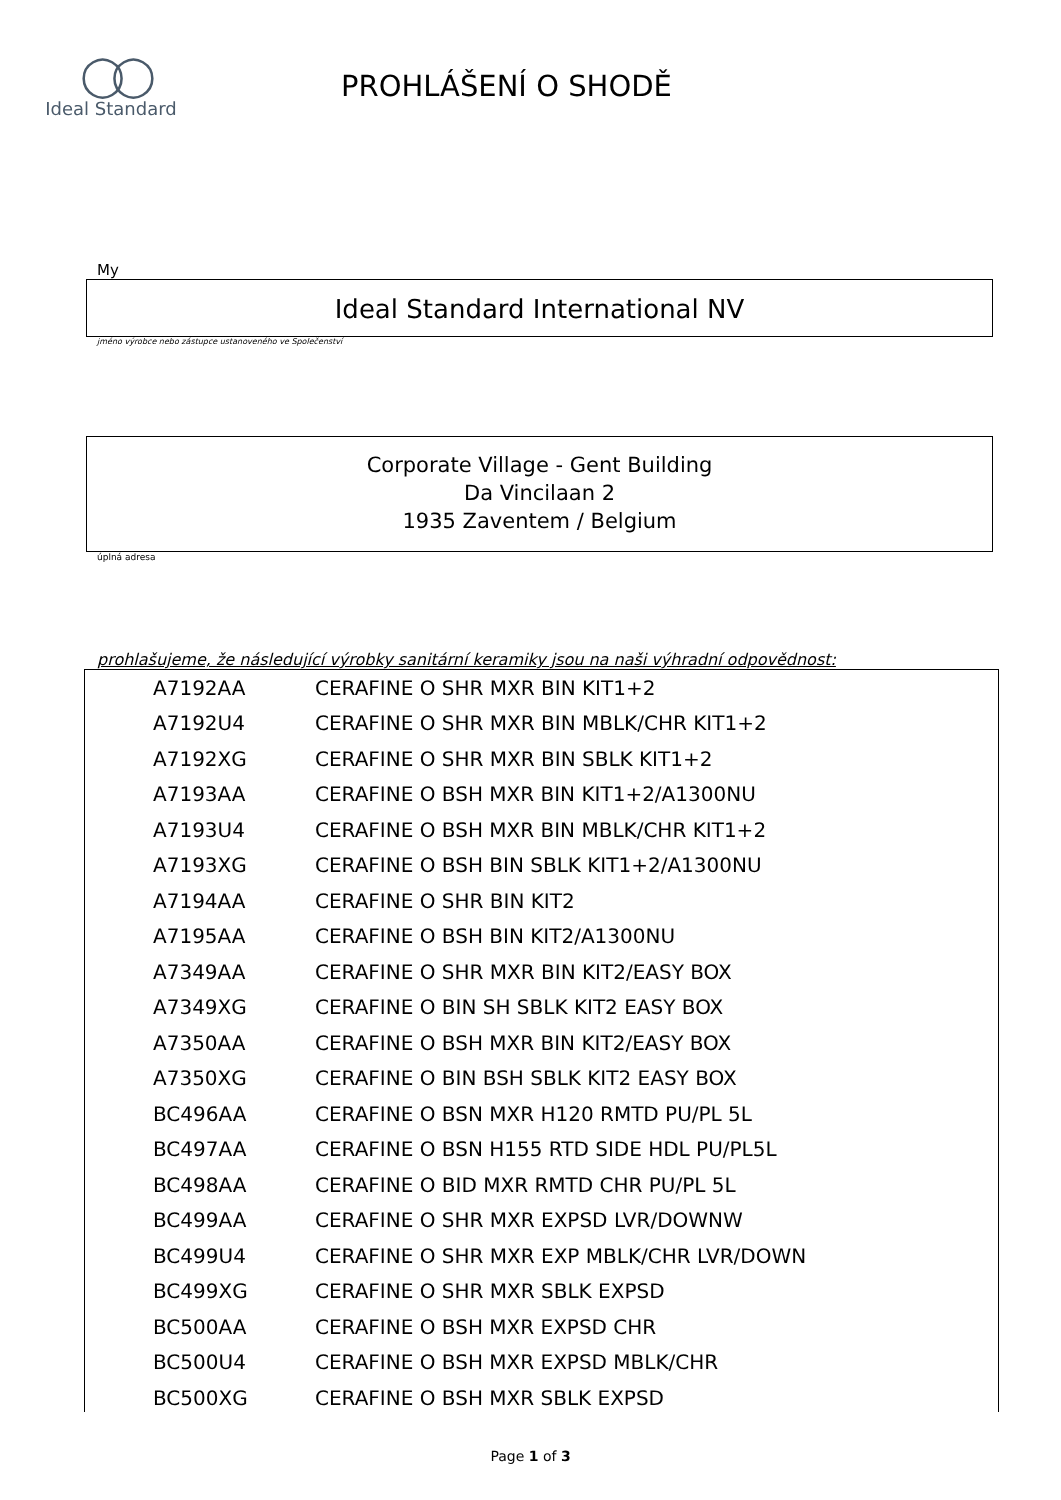◯◯
Ideal Standard
PROHLÁŠENÍ O SHODĚ
My
Ideal Standard International NV
jméno výrobce nebo zástupce ustanoveného ve Společenství
Corporate Village - Gent Building
Da Vincilaan 2
1935 Zaventem / Belgium
úplná adresa
prohlašujeme, že následující výrobky sanitární keramiky jsou na naši výhradní odpovědnost:
| A7192AA | CERAFINE O SHR MXR BIN KIT1+2 |
| A7192U4 | CERAFINE O SHR MXR BIN MBLK/CHR KIT1+2 |
| A7192XG | CERAFINE O SHR MXR BIN SBLK KIT1+2 |
| A7193AA | CERAFINE O BSH MXR BIN KIT1+2/A1300NU |
| A7193U4 | CERAFINE O BSH MXR BIN MBLK/CHR KIT1+2 |
| A7193XG | CERAFINE O BSH BIN SBLK KIT1+2/A1300NU |
| A7194AA | CERAFINE O SHR BIN KIT2 |
| A7195AA | CERAFINE O BSH BIN KIT2/A1300NU |
| A7349AA | CERAFINE O SHR MXR BIN KIT2/EASY BOX |
| A7349XG | CERAFINE O BIN SH SBLK KIT2 EASY BOX |
| A7350AA | CERAFINE O BSH MXR BIN KIT2/EASY BOX |
| A7350XG | CERAFINE O BIN BSH SBLK KIT2 EASY BOX |
| BC496AA | CERAFINE O BSN MXR H120 RMTD PU/PL 5L |
| BC497AA | CERAFINE O BSN H155 RTD SIDE HDL PU/PL5L |
| BC498AA | CERAFINE O BID MXR RMTD CHR PU/PL 5L |
| BC499AA | CERAFINE O SHR MXR EXPSD LVR/DOWNW |
| BC499U4 | CERAFINE O SHR MXR EXP MBLK/CHR LVR/DOWN |
| BC499XG | CERAFINE O SHR MXR SBLK EXPSD |
| BC500AA | CERAFINE O BSH MXR EXPSD CHR |
| BC500U4 | CERAFINE O BSH MXR EXPSD MBLK/CHR |
| BC500XG | CERAFINE O BSH MXR SBLK EXPSD |
Page 1 of 3